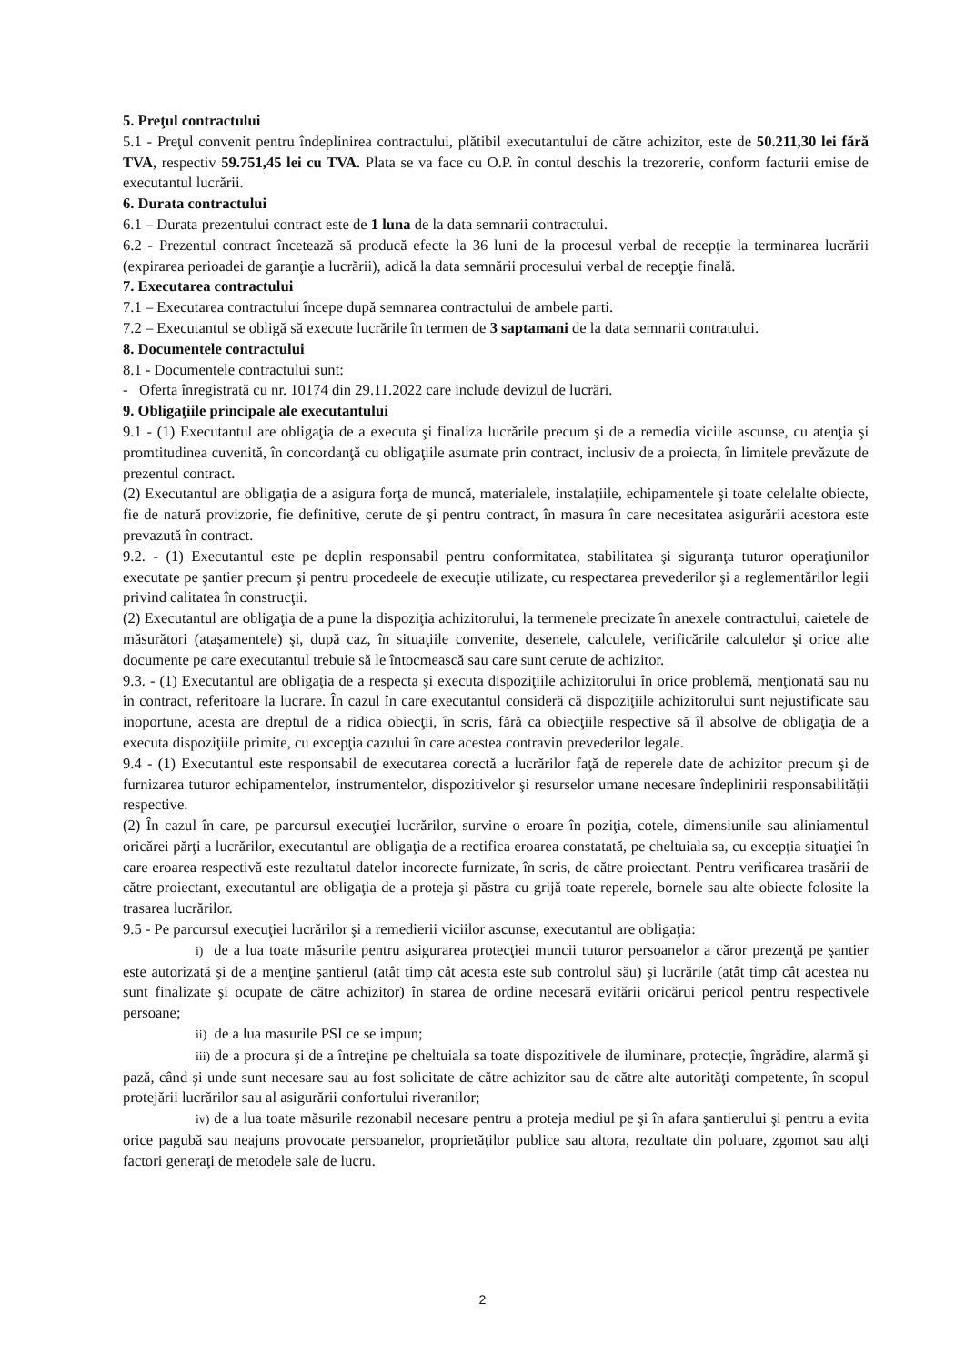5. Preţul contractului
5.1 - Preţul convenit pentru îndeplinirea contractului, plătibil executantului de către achizitor, este de 50.211,30 lei fără TVA, respectiv 59.751,45 lei cu TVA. Plata se va face cu O.P. în contul deschis la trezorerie, conform facturii emise de executantul lucrării.
6. Durata contractului
6.1 – Durata prezentului contract este de 1 luna de la data semnarii contractului.
6.2 - Prezentul contract încetează să producă efecte la 36 luni de la procesul verbal de recepţie la terminarea lucrării (expirarea perioadei de garanţie a lucrării), adică la data semnării procesului verbal de recepţie finală.
7. Executarea contractului
7.1 – Executarea contractului începe după semnarea contractului de ambele parti.
7.2 – Executantul se obligă să execute lucrările în termen de 3 saptamani de la data semnarii contratului.
8. Documentele contractului
8.1 - Documentele contractului sunt:
- Oferta înregistrată cu nr. 10174 din 29.11.2022 care include devizul de lucrări.
9. Obligaţiile principale ale executantului
9.1 - (1) Executantul are obligaţia de a executa şi finaliza lucrările precum şi de a remedia viciile ascunse, cu atenţia şi promtitudinea cuvenită, în concordanţă cu obligaţiile asumate prin contract, inclusiv de a proiecta, în limitele prevăzute de prezentul contract.
(2) Executantul are obligaţia de a asigura forţa de muncă, materialele, instalaţiile, echipamentele şi toate celelalte obiecte, fie de natură provizorie, fie definitive, cerute de şi pentru contract, în masura în care necesitatea asigurării acestora este prevazută în contract.
9.2. - (1) Executantul este pe deplin responsabil pentru conformitatea, stabilitatea şi siguranţa tuturor operaţiunilor executate pe şantier precum şi pentru procedeele de execuţie utilizate, cu respectarea prevederilor şi a reglementărilor legii privind calitatea în construcţii.
(2) Executantul are obligaţia de a pune la dispoziţia achizitorului, la termenele precizate în anexele contractului, caietele de măsurători (ataşamentele) şi, după caz, în situaţiile convenite, desenele, calculele, verificările calculelor şi orice alte documente pe care executantul trebuie să le întocmească sau care sunt cerute de achizitor.
9.3. - (1) Executantul are obligaţia de a respecta şi executa dispoziţiile achizitorului în orice problemă, menţionată sau nu în contract, referitoare la lucrare. În cazul în care executantul consideră că dispoziţiile achizitorului sunt nejustificate sau inoportune, acesta are dreptul de a ridica obiecţii, în scris, fără ca obiecţiile respective să îl absolve de obligaţia de a executa dispoziţiile primite, cu excepţia cazului în care acestea contravin prevederilor legale.
9.4 - (1) Executantul este responsabil de executarea corectă a lucrărilor faţă de reperele date de achizitor precum şi de furnizarea tuturor echipamentelor, instrumentelor, dispozitivelor şi resurselor umane necesare îndeplinirii responsabilităţii respective.
(2) În cazul în care, pe parcursul execuţiei lucrărilor, survine o eroare în poziţia, cotele, dimensiunile sau aliniamentul oricărei părţi a lucrărilor, executantul are obligaţia de a rectifica eroarea constatată, pe cheltuiala sa, cu excepţia situaţiei în care eroarea respectivă este rezultatul datelor incorecte furnizate, în scris, de către proiectant. Pentru verificarea trasării de către proiectant, executantul are obligaţia de a proteja şi păstra cu grijă toate reperele, bornele sau alte obiecte folosite la trasarea lucrărilor.
9.5 - Pe parcursul execuţiei lucrărilor şi a remedierii viciilor ascunse, executantul are obligaţia:
i) de a lua toate măsurile pentru asigurarea protecţiei muncii tuturor persoanelor a căror prezenţă pe şantier este autorizată şi de a menţine şantierul (atât timp cât acesta este sub controlul său) şi lucrările (atât timp cât acestea nu sunt finalizate şi ocupate de către achizitor) în starea de ordine necesară evitării oricărui pericol pentru respectivele persoane;
ii) de a lua masurile PSI ce se impun;
iii) de a procura şi de a întreţine pe cheltuiala sa toate dispozitivele de iluminare, protecţie, îngrădire, alarmă şi pază, când şi unde sunt necesare sau au fost solicitate de către achizitor sau de către alte autorităţi competente, în scopul protejării lucrărilor sau al asigurării confortului riveranilor;
iv) de a lua toate măsurile rezonabil necesare pentru a proteja mediul pe şi în afara şantierului şi pentru a evita orice pagubă sau neajuns provocate persoanelor, proprietăţilor publice sau altora, rezultate din poluare, zgomot sau alţi factori generaţi de metodele sale de lucru.
2